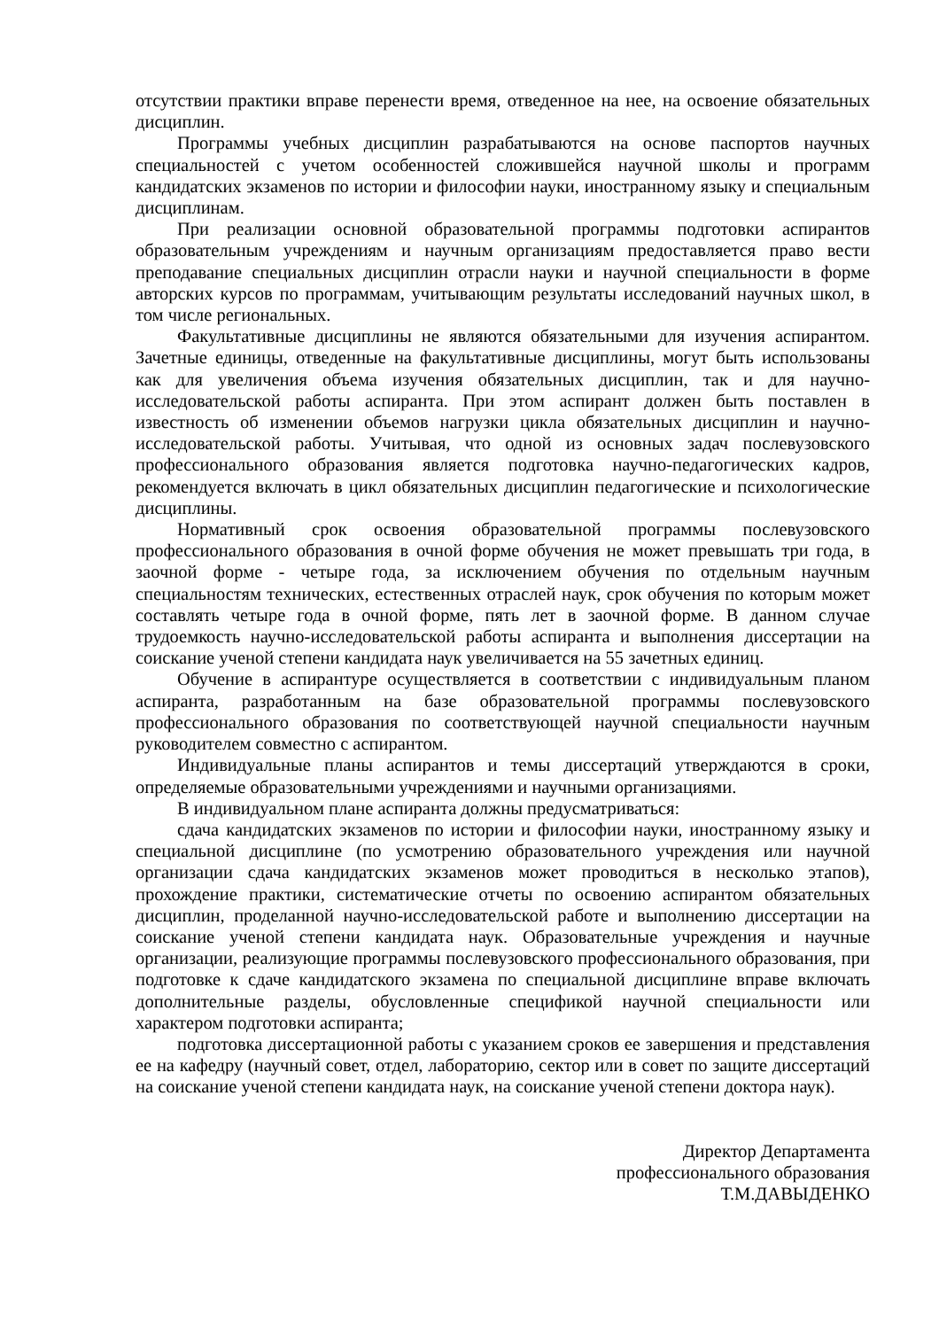отсутствии практики вправе перенести время, отведенное на нее, на освоение обязательных дисциплин.
Программы учебных дисциплин разрабатываются на основе паспортов научных специальностей с учетом особенностей сложившейся научной школы и программ кандидатских экзаменов по истории и философии науки, иностранному языку и специальным дисциплинам.
При реализации основной образовательной программы подготовки аспирантов образовательным учреждениям и научным организациям предоставляется право вести преподавание специальных дисциплин отрасли науки и научной специальности в форме авторских курсов по программам, учитывающим результаты исследований научных школ, в том числе региональных.
Факультативные дисциплины не являются обязательными для изучения аспирантом. Зачетные единицы, отведенные на факультативные дисциплины, могут быть использованы как для увеличения объема изучения обязательных дисциплин, так и для научно-исследовательской работы аспиранта. При этом аспирант должен быть поставлен в известность об изменении объемов нагрузки цикла обязательных дисциплин и научно-исследовательской работы. Учитывая, что одной из основных задач послевузовского профессионального образования является подготовка научно-педагогических кадров, рекомендуется включать в цикл обязательных дисциплин педагогические и психологические дисциплины.
Нормативный срок освоения образовательной программы послевузовского профессионального образования в очной форме обучения не может превышать три года, в заочной форме - четыре года, за исключением обучения по отдельным научным специальностям технических, естественных отраслей наук, срок обучения по которым может составлять четыре года в очной форме, пять лет в заочной форме. В данном случае трудоемкость научно-исследовательской работы аспиранта и выполнения диссертации на соискание ученой степени кандидата наук увеличивается на 55 зачетных единиц.
Обучение в аспирантуре осуществляется в соответствии с индивидуальным планом аспиранта, разработанным на базе образовательной программы послевузовского профессионального образования по соответствующей научной специальности научным руководителем совместно с аспирантом.
Индивидуальные планы аспирантов и темы диссертаций утверждаются в сроки, определяемые образовательными учреждениями и научными организациями.
В индивидуальном плане аспиранта должны предусматриваться:
сдача кандидатских экзаменов по истории и философии науки, иностранному языку и специальной дисциплине (по усмотрению образовательного учреждения или научной организации сдача кандидатских экзаменов может проводиться в несколько этапов), прохождение практики, систематические отчеты по освоению аспирантом обязательных дисциплин, проделанной научно-исследовательской работе и выполнению диссертации на соискание ученой степени кандидата наук. Образовательные учреждения и научные организации, реализующие программы послевузовского профессионального образования, при подготовке к сдаче кандидатского экзамена по специальной дисциплине вправе включать дополнительные разделы, обусловленные спецификой научной специальности или характером подготовки аспиранта;
подготовка диссертационной работы с указанием сроков ее завершения и представления ее на кафедру (научный совет, отдел, лабораторию, сектор или в совет по защите диссертаций на соискание ученой степени кандидата наук, на соискание ученой степени доктора наук).
Директор Департамента
профессионального образования
Т.М.ДАВЫДЕНКО